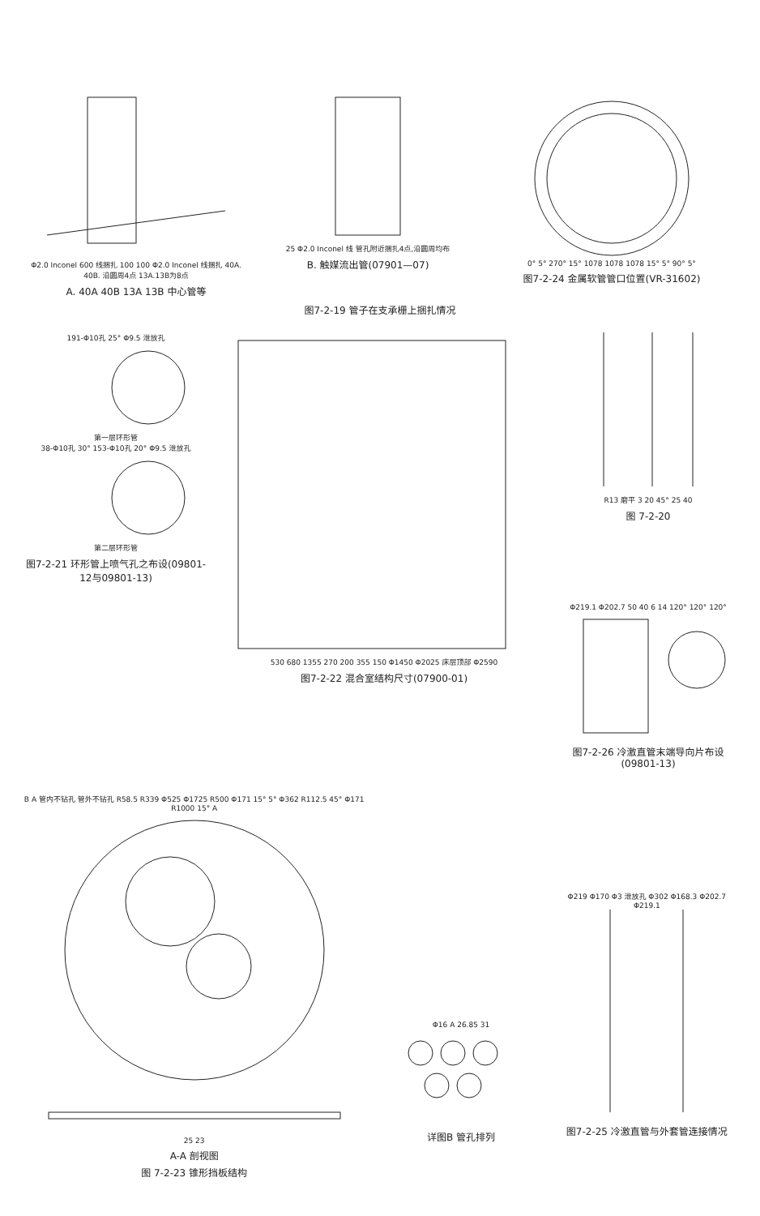Φ2.0 Inconel 600 线捆扎 100 100 Φ2.0 Inconel 线捆扎 40A. 40B. 沿圆周4点 13A.13B为8点
A. 40A 40B 13A 13B 中心管等
25 Φ2.0 Inconel 线 管孔附近捆扎4点,沿圆周均布
B. 触媒流出管(07901—07)
0° 5° 270° 15° 1078 1078 1078 15° 5° 90° 5°
图7-2-24 金属软管管口位置(VR-31602)
图7-2-19 管子在支承栅上捆扎情况
191-Φ10孔 25° Φ9.5 泄放孔
第一层环形管
38-Φ10孔 30° 153-Φ10孔 20° Φ9.5 泄放孔
第二层环形管
图7-2-21 环形管上喷气孔之布设(09801-12与09801-13)
530 680 1355 270 200 355 150 Φ1450 Φ2025 床层顶部 Φ2590
图7-2-22 混合室结构尺寸(07900-01)
R13 磨平 3 20 45° 25 40
图 7-2-20
Φ219.1 Φ202.7 50 40 6 14 120° 120° 120°
图7-2-26 冷激直管末端导向片布设(09801-13)
B A 管内不钻孔 管外不钻孔 R58.5 R339 Φ525 Φ1725 R500 Φ171 15° 5° Φ362 R112.5 45° Φ171 R1000 15° A
25 23
A-A 剖视图
图 7-2-23 锥形挡板结构
Φ16 A 26.85 31
详图B 管孔排列
Φ219 Φ170 Φ3 泄放孔 Φ302 Φ168.3 Φ202.7 Φ219.1
图7-2-25 冷激直管与外套管连接情况